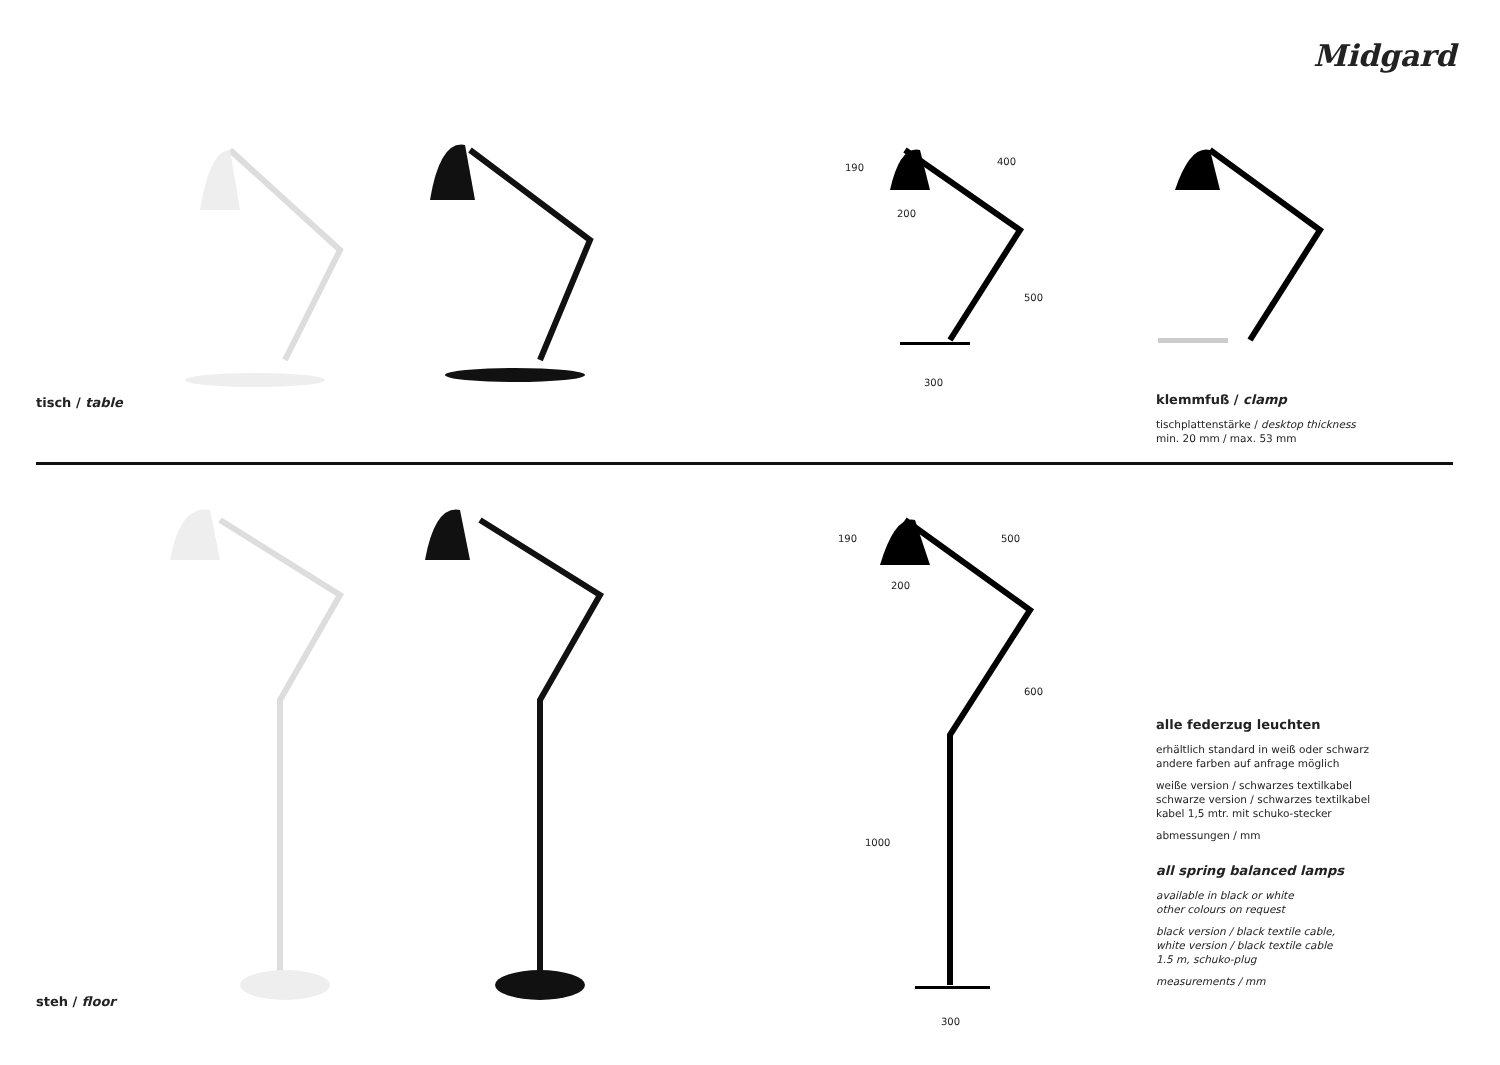Midgard
tisch / table
190
400
200
500
300
klemmfuß / clamp
tischplattenstärke / desktop thickness
min. 20 mm / max. 53 mm
steh / floor
190 500
200
600
1000
300
alle federzug leuchten
erhältlich standard in weiß oder schwarz
andere farben auf anfrage möglich
weiße version / schwarzes textilkabel
schwarze version / schwarzes textilkabel
kabel 1,5 mtr. mit schuko-stecker
abmessungen / mm
all spring balanced lamps
available in black or white
other colours on request
black version / black textile cable,
white version / black textile cable
1.5 m, schuko-plug
measurements / mm